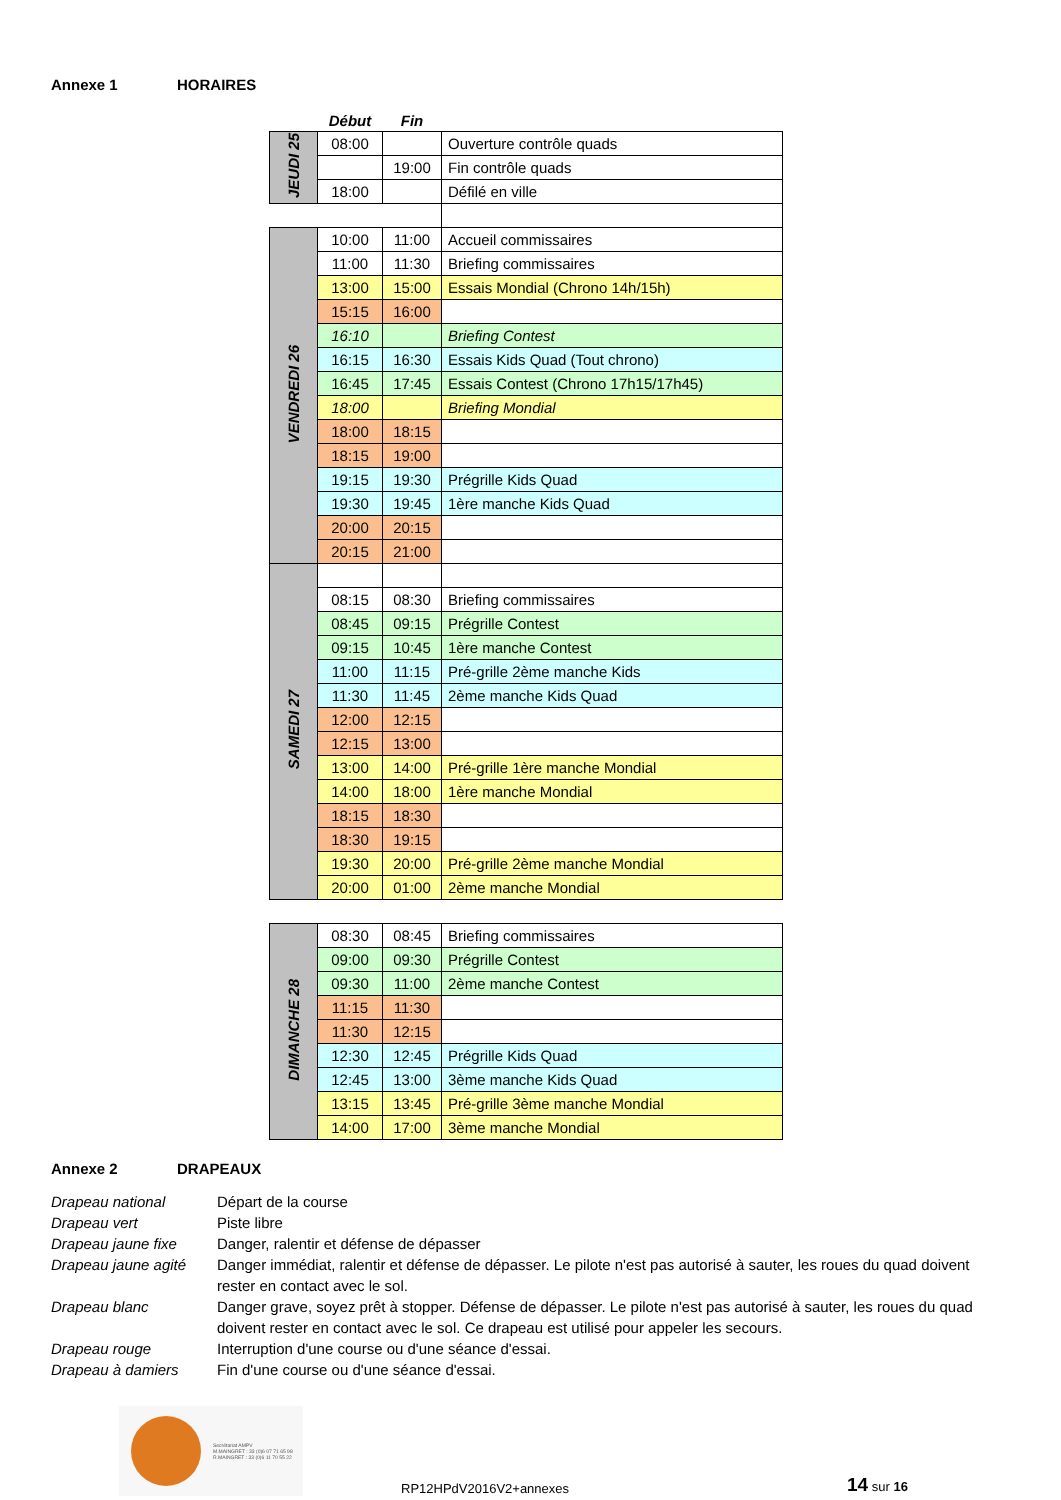Annexe 1 HORAIRES
| | Début | Fin | |
| --- | --- | --- | --- |
| JEUDI 25 | 08:00 | | Ouverture contrôle quads |
| | | 19:00 | Fin contrôle quads |
| | 18:00 | | Défilé en ville |
| VENDREDI 26 | 10:00 | 11:00 | Accueil commissaires |
| | 11:00 | 11:30 | Briefing commissaires |
| | 13:00 | 15:00 | Essais Mondial (Chrono 14h/15h) |
| | 15:15 | 16:00 | |
| | 16:10 | | Briefing Contest |
| | 16:15 | 16:30 | Essais Kids Quad (Tout chrono) |
| | 16:45 | 17:45 | Essais Contest (Chrono 17h15/17h45) |
| | 18:00 | | Briefing Mondial |
| | 18:00 | 18:15 | |
| | 18:15 | 19:00 | |
| | 19:15 | 19:30 | Prégrille Kids Quad |
| | 19:30 | 19:45 | 1ère manche Kids Quad |
| | 20:00 | 20:15 | |
| | 20:15 | 21:00 | |
| SAMEDI 27 | | | |
| | 08:15 | 08:30 | Briefing commissaires |
| | 08:45 | 09:15 | Prégrille Contest |
| | 09:15 | 10:45 | 1ère manche Contest |
| | 11:00 | 11:15 | Pré-grille 2ème manche Kids |
| | 11:30 | 11:45 | 2ème manche Kids Quad |
| | 12:00 | 12:15 | |
| | 12:15 | 13:00 | |
| | 13:00 | 14:00 | Pré-grille 1ère manche Mondial |
| | 14:00 | 18:00 | 1ère manche Mondial |
| | 18:15 | 18:30 | |
| | 18:30 | 19:15 | |
| | 19:30 | 20:00 | Pré-grille 2ème manche Mondial |
| | 20:00 | 01:00 | 2ème manche Mondial |
| DIMANCHE 28 | 08:30 | 08:45 | Briefing commissaires |
| | 09:00 | 09:30 | Prégrille Contest |
| | 09:30 | 11:00 | 2ème manche Contest |
| | 11:15 | 11:30 | |
| | 11:30 | 12:15 | |
| | 12:30 | 12:45 | Prégrille Kids Quad |
| | 12:45 | 13:00 | 3ème manche Kids Quad |
| | 13:15 | 13:45 | Pré-grille 3ème manche Mondial |
| | 14:00 | 17:00 | 3ème manche Mondial |
Annexe 2 DRAPEAUX
Drapeau national Départ de la course
Drapeau vert Piste libre
Drapeau jaune fixe Danger, ralentir et défense de dépasser
Drapeau jaune agité Danger immédiat, ralentir et défense de dépasser. Le pilote n'est pas autorisé à sauter, les roues du quad doivent rester en contact avec le sol.
Drapeau blanc Danger grave, soyez prêt à stopper. Défense de dépasser. Le pilote n'est pas autorisé à sauter, les roues du quad doivent rester en contact avec le sol. Ce drapeau est utilisé pour appeler les secours.
Drapeau rouge Interruption d'une course ou d'une séance d'essai.
Drapeau à damiers Fin d'une course ou d'une séance d'essai.
Secrétariat AMPV
M.MAINGRET : 33 (0)6 07 71 65 98
R.MAINGRET : 33 (0)6 11 70 55 22
RP12HPdV2016V2+annexes
14 sur 16